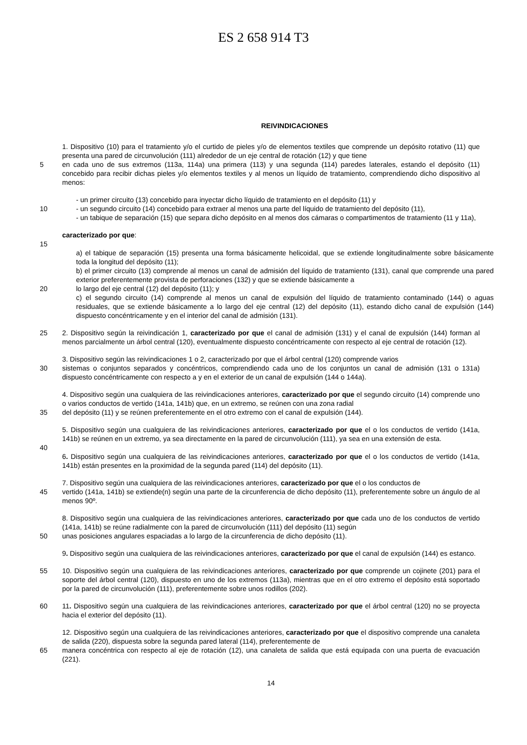ES 2 658 914 T3
REIVINDICACIONES
1. Dispositivo (10) para el tratamiento y/o el curtido de pieles y/o de elementos textiles que comprende un depósito rotativo (11) que presenta una pared de circunvolución (111) alrededor de un eje central de rotación (12) y que tiene
5 en cada uno de sus extremos (113a, 114a) una primera (113) y una segunda (114) paredes laterales, estando el depósito (11) concebido para recibir dichas pieles y/o elementos textiles y al menos un líquido de tratamiento, comprendiendo dicho dispositivo al menos:
- un primer circuito (13) concebido para inyectar dicho líquido de tratamiento en el depósito (11) y
10 - un segundo circuito (14) concebido para extraer al menos una parte del líquido de tratamiento del depósito (11),
- un tabique de separación (15) que separa dicho depósito en al menos dos cámaras o compartimentos de tratamiento (11 y 11a),
caracterizado por que:
15
a) el tabique de separación (15) presenta una forma básicamente helicoidal, que se extiende longitudinalmente sobre básicamente toda la longitud del depósito (11);
b) el primer circuito (13) comprende al menos un canal de admisión del líquido de tratamiento (131), canal que comprende una pared exterior preferentemente provista de perforaciones (132) y que se extiende básicamente a
20 lo largo del eje central (12) del depósito (11); y
c) el segundo circuito (14) comprende al menos un canal de expulsión del líquido de tratamiento contaminado (144) o aguas residuales, que se extiende básicamente a lo largo del eje central (12) del depósito (11), estando dicho canal de expulsión (144) dispuesto concéntricamente y en el interior del canal de admisión (131).
25 2. Dispositivo según la reivindicación 1, caracterizado por que el canal de admisión (131) y el canal de expulsión (144) forman al menos parcialmente un árbol central (120), eventualmente dispuesto concéntricamente con respecto al eje central de rotación (12).
3. Dispositivo según las reivindicaciones 1 o 2, caracterizado por que el árbol central (120) comprende varios
30 sistemas o conjuntos separados y concéntricos, comprendiendo cada uno de los conjuntos un canal de admisión (131 o 131a) dispuesto concéntricamente con respecto a y en el exterior de un canal de expulsión (144 o 144a).
4. Dispositivo según una cualquiera de las reivindicaciones anteriores, caracterizado por que el segundo circuito (14) comprende uno o varios conductos de vertido (141a, 141b) que, en un extremo, se reúnen con una zona radial
35 del depósito (11) y se reúnen preferentemente en el otro extremo con el canal de expulsión (144).
5. Dispositivo según una cualquiera de las reivindicaciones anteriores, caracterizado por que el o los conductos de vertido (141a, 141b) se reúnen en un extremo, ya sea directamente en la pared de circunvolución (111), ya sea en una extensión de esta.
40
6. Dispositivo según una cualquiera de las reivindicaciones anteriores, caracterizado por que el o los conductos de vertido (141a, 141b) están presentes en la proximidad de la segunda pared (114) del depósito (11).
7. Dispositivo según una cualquiera de las reivindicaciones anteriores, caracterizado por que el o los conductos de
45 vertido (141a, 141b) se extiende(n) según una parte de la circunferencia de dicho depósito (11), preferentemente sobre un ángulo de al menos 90º.
8. Dispositivo según una cualquiera de las reivindicaciones anteriores, caracterizado por que cada uno de los conductos de vertido (141a, 141b) se reúne radialmente con la pared de circunvolución (111) del depósito (11) según
50 unas posiciones angulares espaciadas a lo largo de la circunferencia de dicho depósito (11).
9. Dispositivo según una cualquiera de las reivindicaciones anteriores, caracterizado por que el canal de expulsión (144) es estanco.
55 10. Dispositivo según una cualquiera de las reivindicaciones anteriores, caracterizado por que comprende un cojinete (201) para el soporte del árbol central (120), dispuesto en uno de los extremos (113a), mientras que en el otro extremo el depósito está soportado por la pared de circunvolución (111), preferentemente sobre unos rodillos (202).
60 11. Dispositivo según una cualquiera de las reivindicaciones anteriores, caracterizado por que el árbol central (120) no se proyecta hacia el exterior del depósito (11).
12. Dispositivo según una cualquiera de las reivindicaciones anteriores, caracterizado por que el dispositivo comprende una canaleta de salida (220), dispuesta sobre la segunda pared lateral (114), preferentemente de
65 manera concéntrica con respecto al eje de rotación (12), una canaleta de salida que está equipada con una puerta de evacuación (221).
14